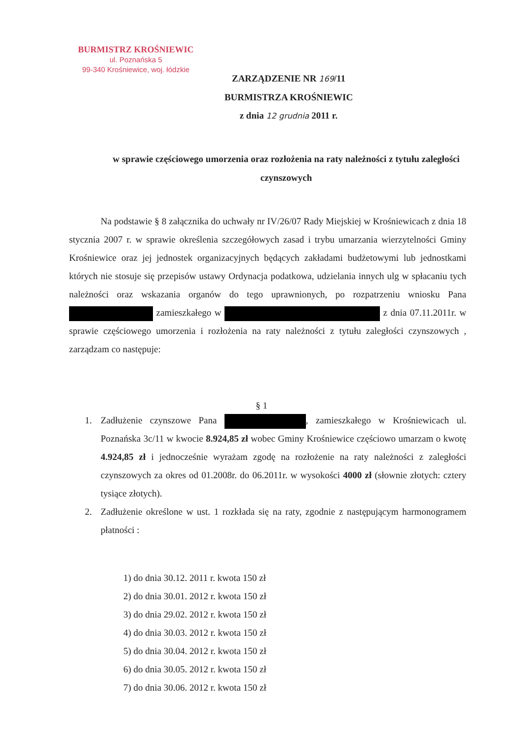BURMISTRZ KROŚNIEWIC
ul. Poznańska 5
99-340 Krośniewice, woj. łódzkie
ZARZĄDZENIE NR 169/11
BURMISTRZA KROŚNIEWIC
z dnia 12 grudnia 2011 r.
w sprawie częściowego umorzenia oraz rozłożenia na raty należności z tytułu zaległości czynszowych
Na podstawie § 8 załącznika do uchwały nr IV/26/07 Rady Miejskiej w Krośniewicach z dnia 18 stycznia 2007 r. w sprawie określenia szczegółowych zasad i trybu umarzania wierzytelności Gminy Krośniewice oraz jej jednostek organizacyjnych będących zakładami budżetowymi lub jednostkami których nie stosuje się przepisów ustawy Ordynacja podatkowa, udzielania innych ulg w spłacaniu tych należności oraz wskazania organów do tego uprawnionych, po rozpatrzeniu wniosku Pana zamieszkałego w z dnia 07.11.2011r. w sprawie częściowego umorzenia i rozłożenia na raty należności z tytułu zaległości czynszowych , zarządzam co następuje:
§ 1
1. Zadłużenie czynszowe Pana , zamieszkałego w Krośniewicach ul. Poznańska 3c/11 w kwocie 8.924,85 zł wobec Gminy Krośniewice częściowo umarzam o kwotę 4.924,85 zł i jednocześnie wyrażam zgodę na rozłożenie na raty należności z zaległości czynszowych za okres od 01.2008r. do 06.2011r. w wysokości 4000 zł (słownie złotych: cztery tysiące złotych).
2. Zadłużenie określone w ust. 1 rozkłada się na raty, zgodnie z następującym harmonogramem płatności :
1) do dnia 30.12. 2011 r. kwota 150 zł
2) do dnia 30.01. 2012 r. kwota 150 zł
3) do dnia 29.02. 2012 r. kwota 150 zł
4) do dnia 30.03. 2012 r. kwota 150 zł
5) do dnia 30.04. 2012 r. kwota 150 zł
6) do dnia 30.05. 2012 r. kwota 150 zł
7) do dnia 30.06. 2012 r. kwota 150 zł